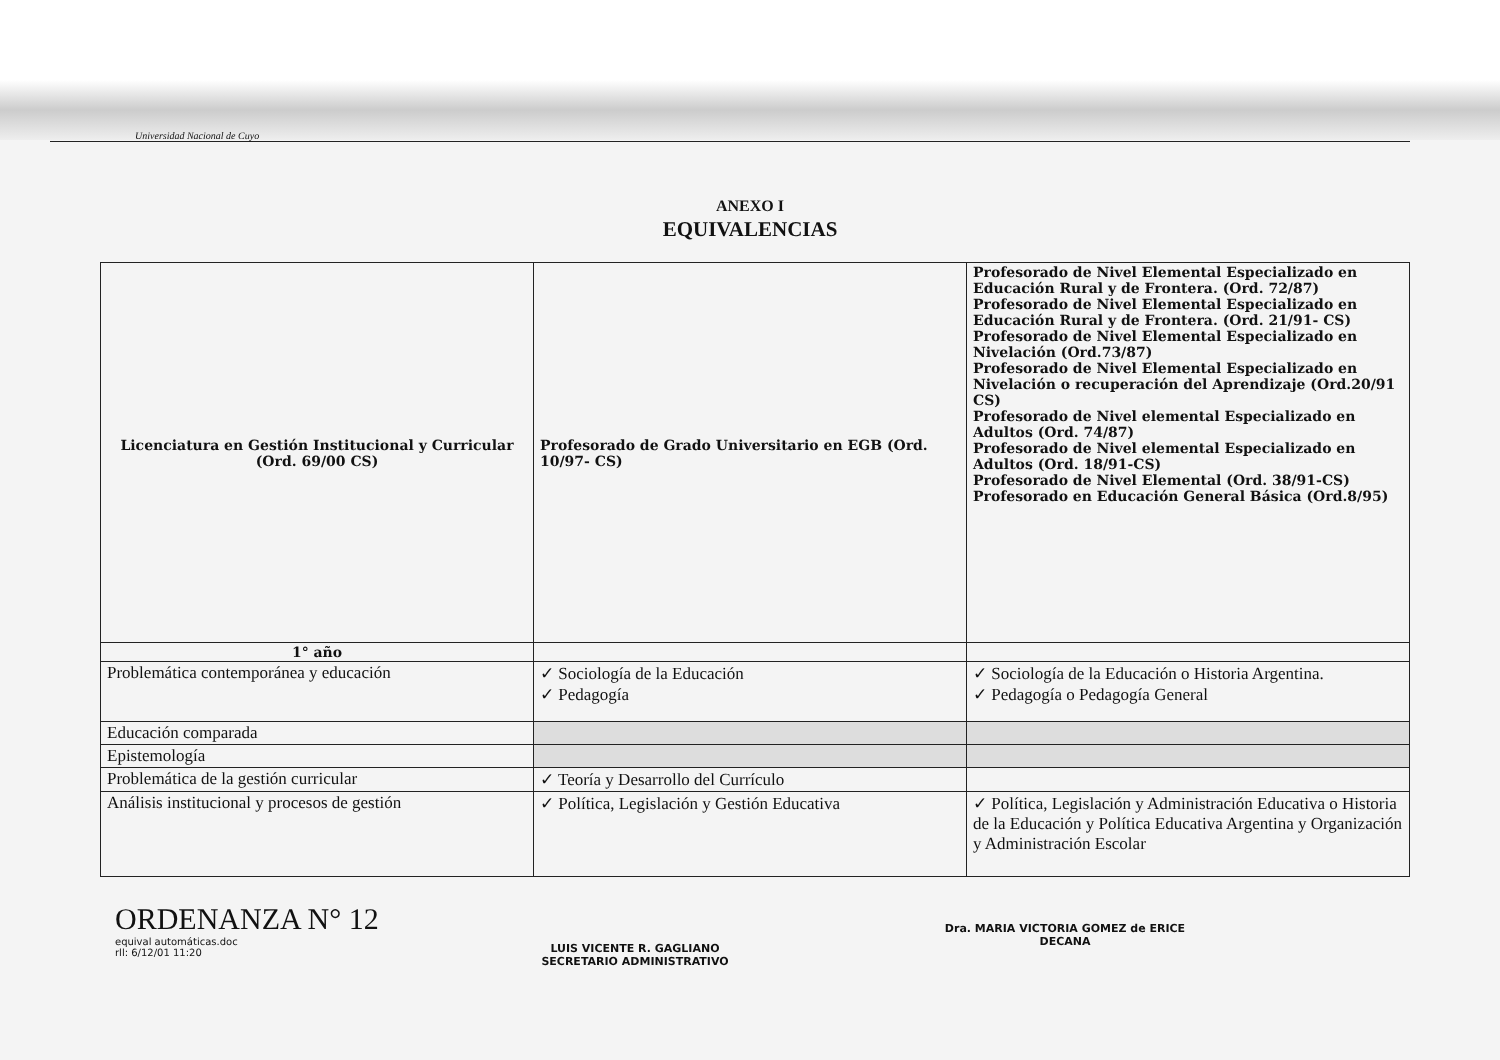Universidad Nacional de Cuyo
ANEXO I
EQUIVALENCIAS
| Licenciatura en Gestión Institucional y Curricular (Ord. 69/00 CS) | Profesorado de Grado Universitario en EGB (Ord. 10/97- CS) | Profesorado de Nivel Elemental Especializado en Educación Rural y de Frontera. (Ord. 72/87) Profesorado de Nivel Elemental Especializado en Educación Rural y de Frontera. (Ord. 21/91- CS) Profesorado de Nivel Elemental Especializado en Nivelación (Ord.73/87) Profesorado de Nivel Elemental Especializado en Nivelación o recuperación del Aprendizaje (Ord.20/91 CS) Profesorado de Nivel elemental Especializado en Adultos (Ord. 74/87) Profesorado de Nivel elemental Especializado en Adultos (Ord. 18/91-CS) Profesorado de Nivel Elemental (Ord. 38/91-CS) Profesorado en Educación General Básica (Ord.8/95) |
| 1° año | | |
| Problemática contemporánea y educación | ✓ Sociología de la Educación ✓ Pedagogía | ✓ Sociología de la Educación o Historia Argentina. ✓ Pedagogía o Pedagogía General |
| Educación comparada | | |
| Epistemología | | |
| Problemática de la gestión curricular | ✓ Teoría y Desarrollo del Currículo | |
| Análisis institucional y procesos de gestión | ✓ Política, Legislación y Gestión Educativa | ✓ Política, Legislación y Administración Educativa o Historia de la Educación y Política Educativa Argentina y Organización y Administración Escolar |
ORDENANZA N° 12
equival automáticas.doc
rll: 6/12/01 11:20
LUIS VICENTE R. GAGLIANO
SECRETARIO ADMINISTRATIVO
Dra. MARIA VICTORIA GOMEZ de ERICE
DECANA